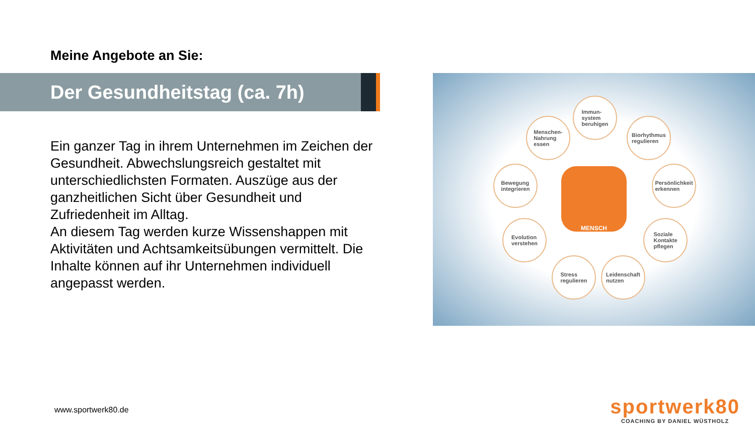Meine Angebote an Sie:
Der Gesundheitstag (ca. 7h)
Ein ganzer Tag in ihrem Unternehmen im Zeichen der Gesundheit. Abwechslungsreich gestaltet mit unterschiedlichsten Formaten. Auszüge aus der ganzheitlichen Sicht über Gesundheit und Zufriedenheit im Alltag.
An diesem Tag werden kurze Wissenshappen mit Aktivitäten und Achtsamkeitsübungen vermittelt. Die Inhalte können auf ihr Unternehmen individuell angepasst werden.
Immun-
system
beruhigen
Menschen-
Nahrung
essen
Biorhythmus
regulieren
Bewegung
integrieren
Persönlichkeit
erkennen
MENSCH
Evolution
verstehen
Soziale
Kontakte
pflegen
Stress
regulieren
Leidenschaft
nutzen
www.sportwerk80.de
sportwerk80
COACHING BY DANIEL WÜSTHOLZ